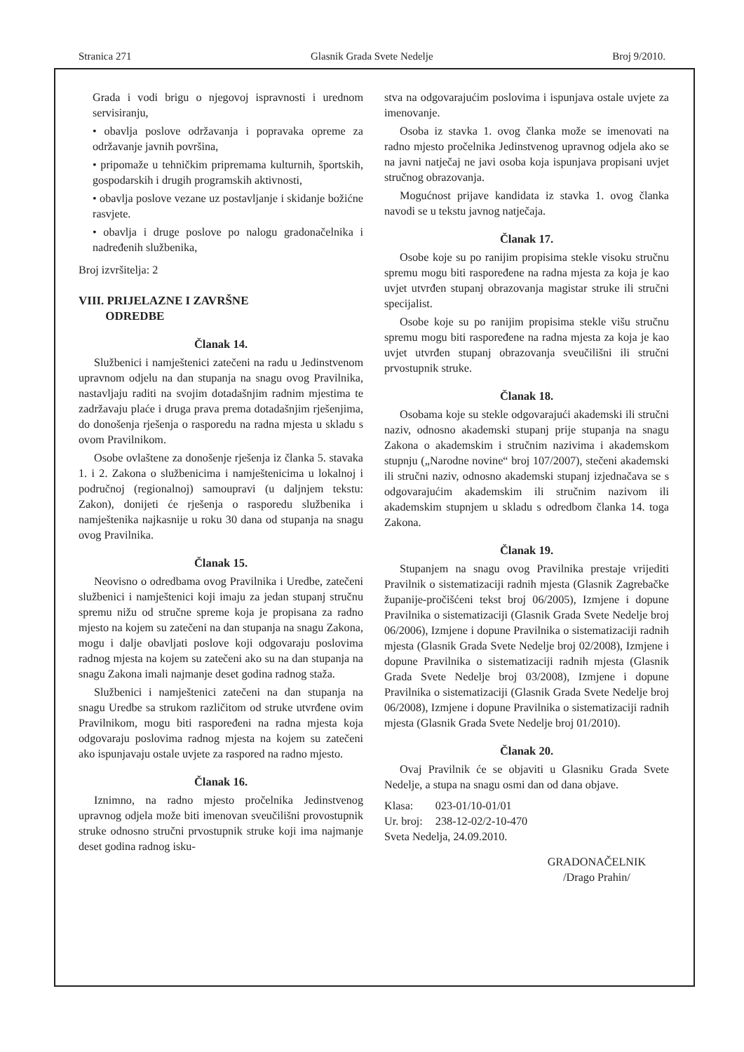Stranica 271 Glasnik Grada Svete Nedelje Broj 9/2010.
Grada i vodi brigu o njegovoj ispravnosti i urednom servisiranju,
• obavlja poslove održavanja i popravaka opreme za održavanje javnih površina,
• pripomaže u tehničkim pripremama kulturnih, športskih, gospodarskih i drugih programskih aktivnosti,
• obavlja poslove vezane uz postavljanje i skidanje božićne rasvjete.
• obavlja i druge poslove po nalogu gradonačelnika i nadređenih službenika,
Broj izvršitelja: 2
VIII. PRIJELAZNE I ZAVRŠNE
ODREDBE
Članak 14.
Službenici i namještenici zatečeni na radu u Jedinstvenom upravnom odjelu na dan stupanja na snagu ovog Pravilnika, nastavljaju raditi na svojim dotadašnjim radnim mjestima te zadržavaju plaće i druga prava prema dotadašnjim rješenjima, do donošenja rješenja o rasporedu na radna mjesta u skladu s ovom Pravilnikom.
Osobe ovlaštene za donošenje rješenja iz članka 5. stavaka 1. i 2. Zakona o službenicima i namještenicima u lokalnoj i područnoj (regionalnoj) samoupravi (u daljnjem tekstu: Zakon), donijeti će rješenja o rasporedu službenika i namještenika najkasnije u roku 30 dana od stupanja na snagu ovog Pravilnika.
Članak 15.
Neovisno o odredbama ovog Pravilnika i Uredbe, zatečeni službenici i namještenici koji imaju za jedan stupanj stručnu spremu nižu od stručne spreme koja je propisana za radno mjesto na kojem su zatečeni na dan stupanja na snagu Zakona, mogu i dalje obavljati poslove koji odgovaraju poslovima radnog mjesta na kojem su zatečeni ako su na dan stupanja na snagu Zakona imali najmanje deset godina radnog staža.
Službenici i namještenici zatečeni na dan stupanja na snagu Uredbe sa strukom različitom od struke utvrđene ovim Pravilnikom, mogu biti raspoređeni na radna mjesta koja odgovaraju poslovima radnog mjesta na kojem su zatečeni ako ispunjavaju ostale uvjete za raspored na radno mjesto.
Članak 16.
Iznimno, na radno mjesto pročelnika Jedinstvenog upravnog odjela može biti imenovan sveučilišni provostupnik struke odnosno stručni prvostupnik struke koji ima najmanje deset godina radnog isku-
stva na odgovarajućim poslovima i ispunjava ostale uvjete za imenovanje.
Osoba iz stavka 1. ovog članka može se imenovati na radno mjesto pročelnika Jedinstvenog upravnog odjela ako se na javni natječaj ne javi osoba koja ispunjava propisani uvjet stručnog obrazovanja.
Mogućnost prijave kandidata iz stavka 1. ovog članka navodi se u tekstu javnog natječaja.
Članak 17.
Osobe koje su po ranijim propisima stekle visoku stručnu spremu mogu biti raspoređene na radna mjesta za koja je kao uvjet utvrđen stupanj obrazovanja magistar struke ili stručni specijalist.
Osobe koje su po ranijim propisima stekle višu stručnu spremu mogu biti raspoređene na radna mjesta za koja je kao uvjet utvrđen stupanj obrazovanja sveučilišni ili stručni prvostupnik struke.
Članak 18.
Osobama koje su stekle odgovarajući akademski ili stručni naziv, odnosno akademski stupanj prije stupanja na snagu Zakona o akademskim i stručnim nazivima i akademskom stupnju („Narodne novine“ broj 107/2007), stečeni akademski ili stručni naziv, odnosno akademski stupanj izjednačava se s odgovarajućim akademskim ili stručnim nazivom ili akademskim stupnjem u skladu s odredbom članka 14. toga Zakona.
Članak 19.
Stupanjem na snagu ovog Pravilnika prestaje vrijediti Pravilnik o sistematizaciji radnih mjesta (Glasnik Zagrebačke županije-pročišćeni tekst broj 06/2005), Izmjene i dopune Pravilnika o sistematizaciji (Glasnik Grada Svete Nedelje broj 06/2006), Izmjene i dopune Pravilnika o sistematizaciji radnih mjesta (Glasnik Grada Svete Nedelje broj 02/2008), Izmjene i dopune Pravilnika o sistematizaciji radnih mjesta (Glasnik Grada Svete Nedelje broj 03/2008), Izmjene i dopune Pravilnika o sistematizaciji (Glasnik Grada Svete Nedelje broj 06/2008), Izmjene i dopune Pravilnika o sistematizaciji radnih mjesta (Glasnik Grada Svete Nedelje broj 01/2010).
Članak 20.
Ovaj Pravilnik će se objaviti u Glasniku Grada Svete Nedelje, a stupa na snagu osmi dan od dana objave.
| Klasa: | 023-01/10-01/01 |
| Ur. broj: | 238-12-02/2-10-470 |
| Sveta Nedelja, 24.09.2010. | |
GRADONAČELNIK
/Drago Prahin/